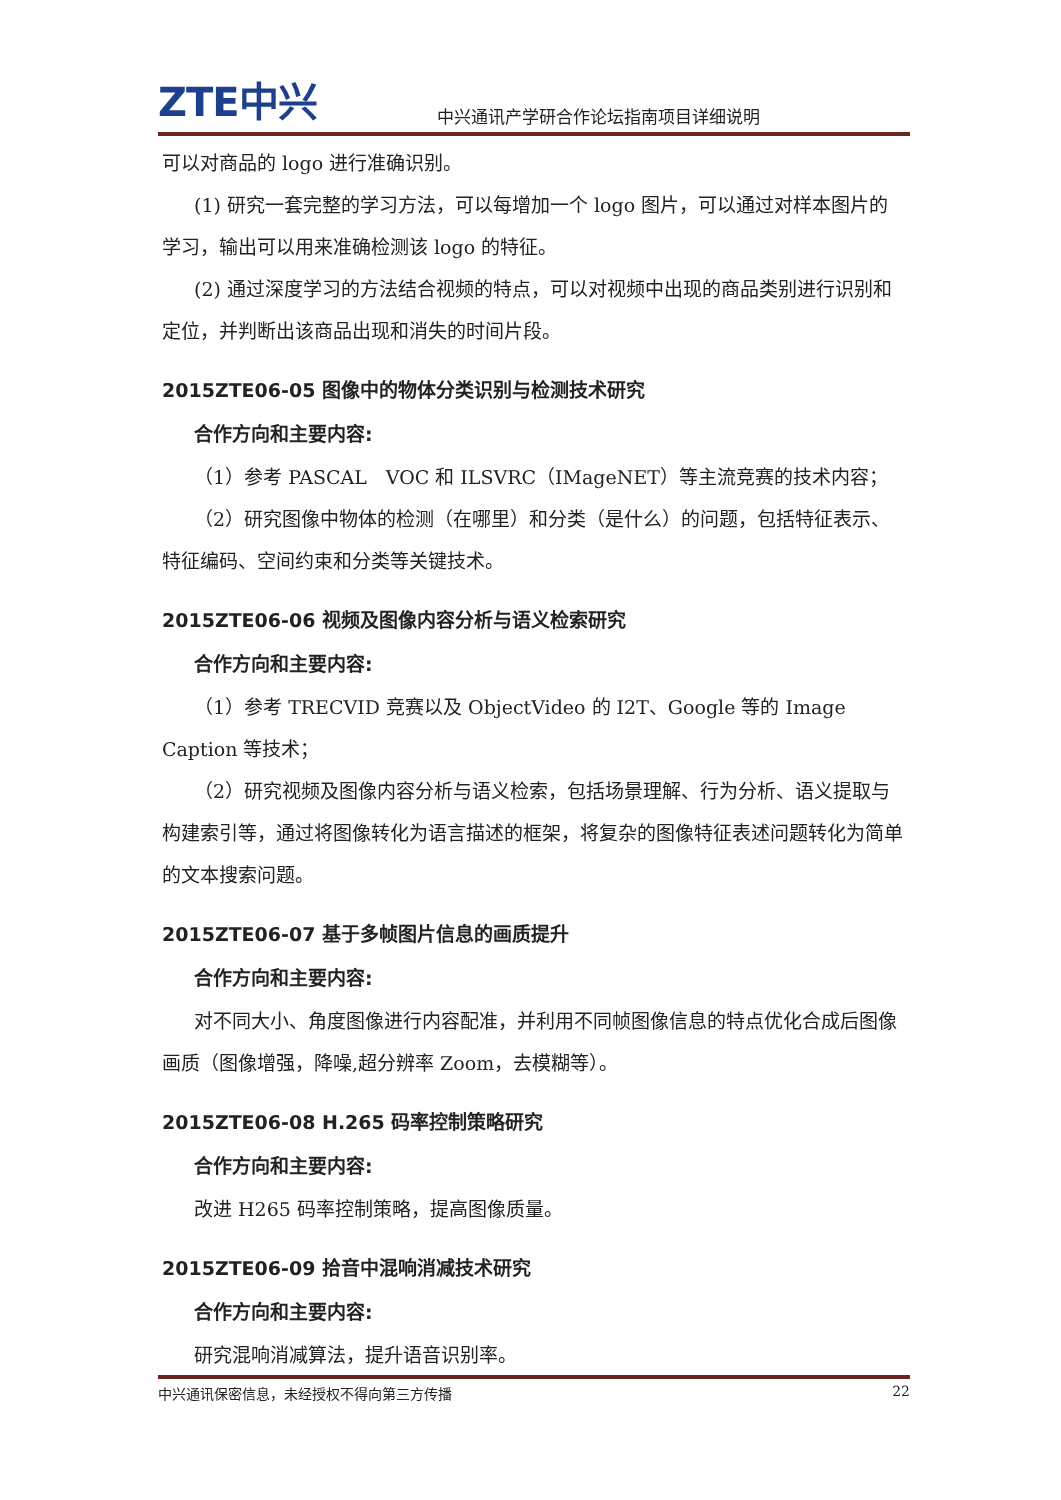ZTE中兴
中兴通讯产学研合作论坛指南项目详细说明
可以对商品的 logo 进行准确识别。
(1) 研究一套完整的学习方法，可以每增加一个 logo 图片，可以通过对样本图片的学习，输出可以用来准确检测该 logo 的特征。
(2) 通过深度学习的方法结合视频的特点，可以对视频中出现的商品类别进行识别和定位，并判断出该商品出现和消失的时间片段。
2015ZTE06-05 图像中的物体分类识别与检测技术研究
合作方向和主要内容:
（1）参考 PASCAL　VOC 和 ILSVRC（IMageNET）等主流竞赛的技术内容；
（2）研究图像中物体的检测（在哪里）和分类（是什么）的问题，包括特征表示、特征编码、空间约束和分类等关键技术。
2015ZTE06-06 视频及图像内容分析与语义检索研究
合作方向和主要内容:
（1）参考 TRECVID 竞赛以及 ObjectVideo 的 I2T、Google 等的 Image Caption 等技术；
（2）研究视频及图像内容分析与语义检索，包括场景理解、行为分析、语义提取与构建索引等，通过将图像转化为语言描述的框架，将复杂的图像特征表述问题转化为简单的文本搜索问题。
2015ZTE06-07 基于多帧图片信息的画质提升
合作方向和主要内容:
对不同大小、角度图像进行内容配准，并利用不同帧图像信息的特点优化合成后图像画质（图像增强，降噪,超分辨率 Zoom，去模糊等）。
2015ZTE06-08 H.265 码率控制策略研究
合作方向和主要内容:
改进 H265 码率控制策略，提高图像质量。
2015ZTE06-09 拾音中混响消减技术研究
合作方向和主要内容:
研究混响消减算法，提升语音识别率。
中兴通讯保密信息，未经授权不得向第三方传播 22